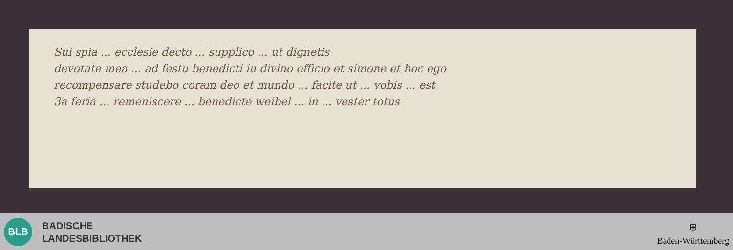Sui spia ... ecclesie decto ... supplico ... ut dignetis
devotate mea ... ad festu benedicti in divino officio et simone et hoc ego
recompensare studebo coram deo et mundo ... facite ut ... vobis ... est
3a feria ... remeniscere ... benedicte weibel ... in ... vester totus
BLB
BADISCHE
LANDESBIBLIOTHEK
⛨
Baden-Württemberg